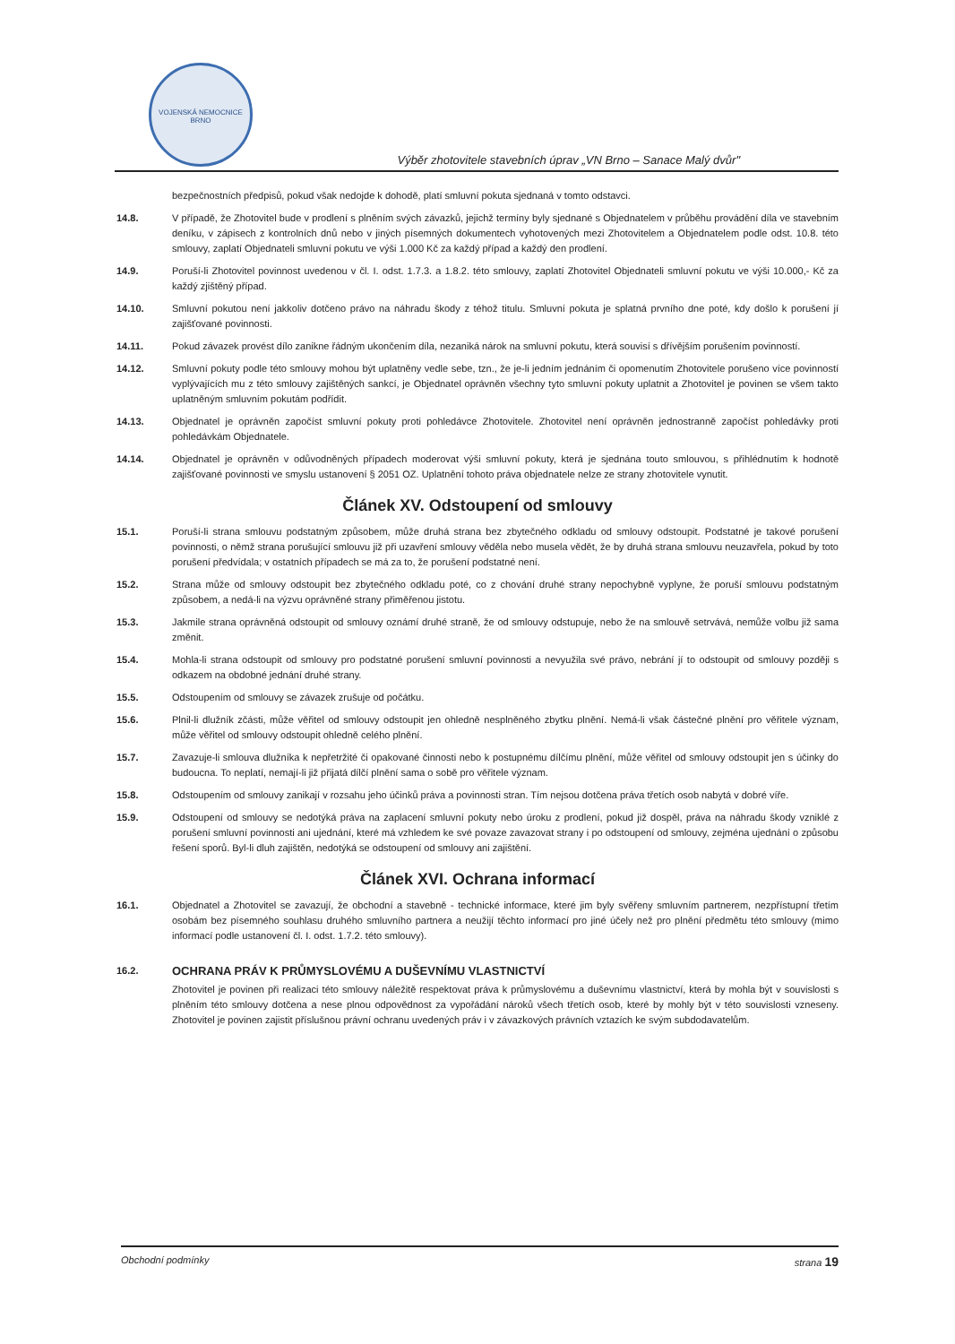VOJENSKÁ NEMOCNICE BRNO
Výběr zhotovitele stavebních úprav „VN Brno – Sanace Malý dvůr"
bezpečnostních předpisů, pokud však nedojde k dohodě, platí smluvní pokuta sjednaná v tomto odstavci.
14.8. V případě, že Zhotovitel bude v prodlení s plněním svých závazků, jejichž termíny byly sjednané s Objednatelem v průběhu provádění díla ve stavebním deníku, v zápisech z kontrolních dnů nebo v jiných písemných dokumentech vyhotovených mezi Zhotovitelem a Objednatelem podle odst. 10.8. této smlouvy, zaplatí Objednateli smluvní pokutu ve výši 1.000 Kč za každý případ a každý den prodlení.
14.9. Poruší-li Zhotovitel povinnost uvedenou v čl. I. odst. 1.7.3. a 1.8.2. této smlouvy, zaplatí Zhotovitel Objednateli smluvní pokutu ve výši 10.000,- Kč za každý zjištěný případ.
14.10. Smluvní pokutou není jakkoliv dotčeno právo na náhradu škody z téhož titulu. Smluvní pokuta je splatná prvního dne poté, kdy došlo k porušení jí zajišťované povinnosti.
14.11. Pokud závazek provést dílo zanikne řádným ukončením díla, nezaniká nárok na smluvní pokutu, která souvisí s dřívějším porušením povinností.
14.12. Smluvní pokuty podle této smlouvy mohou být uplatněny vedle sebe, tzn., že je-li jedním jednáním či opomenutím Zhotovitele porušeno více povinností vyplývajících mu z této smlouvy zajištěných sankcí, je Objednatel oprávněn všechny tyto smluvní pokuty uplatnit a Zhotovitel je povinen se všem takto uplatněným smluvním pokutám podřídit.
14.13. Objednatel je oprávněn započíst smluvní pokuty proti pohledávce Zhotovitele. Zhotovitel není oprávněn jednostranně započíst pohledávky proti pohledávkám Objednatele.
14.14. Objednatel je oprávněn v odůvodněných případech moderovat výši smluvní pokuty, která je sjednána touto smlouvou, s přihlédnutím k hodnotě zajišťované povinnosti ve smyslu ustanovení § 2051 OZ. Uplatnění tohoto práva objednatele nelze ze strany zhotovitele vynutit.
Článek XV. Odstoupení od smlouvy
15.1. Poruší-li strana smlouvu podstatným způsobem, může druhá strana bez zbytečného odkladu od smlouvy odstoupit. Podstatné je takové porušení povinnosti, o němž strana porušující smlouvu již při uzavření smlouvy věděla nebo musela vědět, že by druhá strana smlouvu neuzavřela, pokud by toto porušení předvídala; v ostatních případech se má za to, že porušení podstatné není.
15.2. Strana může od smlouvy odstoupit bez zbytečného odkladu poté, co z chování druhé strany nepochybně vyplyne, že poruší smlouvu podstatným způsobem, a nedá-li na výzvu oprávněné strany přiměřenou jistotu.
15.3. Jakmile strana oprávněná odstoupit od smlouvy oznámí druhé straně, že od smlouvy odstupuje, nebo že na smlouvě setrvává, nemůže volbu již sama změnit.
15.4. Mohla-li strana odstoupit od smlouvy pro podstatné porušení smluvní povinnosti a nevyužila své právo, nebrání jí to odstoupit od smlouvy později s odkazem na obdobné jednání druhé strany.
15.5. Odstoupením od smlouvy se závazek zrušuje od počátku.
15.6. Plnil-li dlužník zčásti, může věřitel od smlouvy odstoupit jen ohledně nesplněného zbytku plnění. Nemá-li však částečné plnění pro věřitele význam, může věřitel od smlouvy odstoupit ohledně celého plnění.
15.7. Zavazuje-li smlouva dlužníka k nepřetržité či opakované činnosti nebo k postupnému dílčímu plnění, může věřitel od smlouvy odstoupit jen s účinky do budoucna. To neplatí, nemají-li již přijatá dílčí plnění sama o sobě pro věřitele význam.
15.8. Odstoupením od smlouvy zanikají v rozsahu jeho účinků práva a povinnosti stran. Tím nejsou dotčena práva třetích osob nabytá v dobré víře.
15.9. Odstoupení od smlouvy se nedotýká práva na zaplacení smluvní pokuty nebo úroku z prodlení, pokud již dospěl, práva na náhradu škody vzniklé z porušení smluvní povinnosti ani ujednání, které má vzhledem ke své povaze zavazovat strany i po odstoupení od smlouvy, zejména ujednání o způsobu řešení sporů. Byl-li dluh zajištěn, nedotýká se odstoupení od smlouvy ani zajištění.
Článek XVI. Ochrana informací
16.1. Objednatel a Zhotovitel se zavazují, že obchodní a stavebně - technické informace, které jim byly svěřeny smluvním partnerem, nezpřístupní třetím osobám bez písemného souhlasu druhého smluvního partnera a neužijí těchto informací pro jiné účely než pro plnění předmětu této smlouvy (mimo informací podle ustanovení čl. I. odst. 1.7.2. této smlouvy).
16.2.
OCHRANA PRÁV K PRŮMYSLOVÉMU A DUŠEVNÍMU VLASTNICTVÍ
Zhotovitel je povinen při realizaci této smlouvy náležitě respektovat práva k průmyslovému a duševnímu vlastnictví, která by mohla být v souvislosti s plněním této smlouvy dotčena a nese plnou odpovědnost za vypořádání nároků všech třetích osob, které by mohly být v této souvislosti vzneseny. Zhotovitel je povinen zajistit příslušnou právní ochranu uvedených práv i v závazkových právních vztazích ke svým subdodavatelům.
Obchodní podmínky strana 19